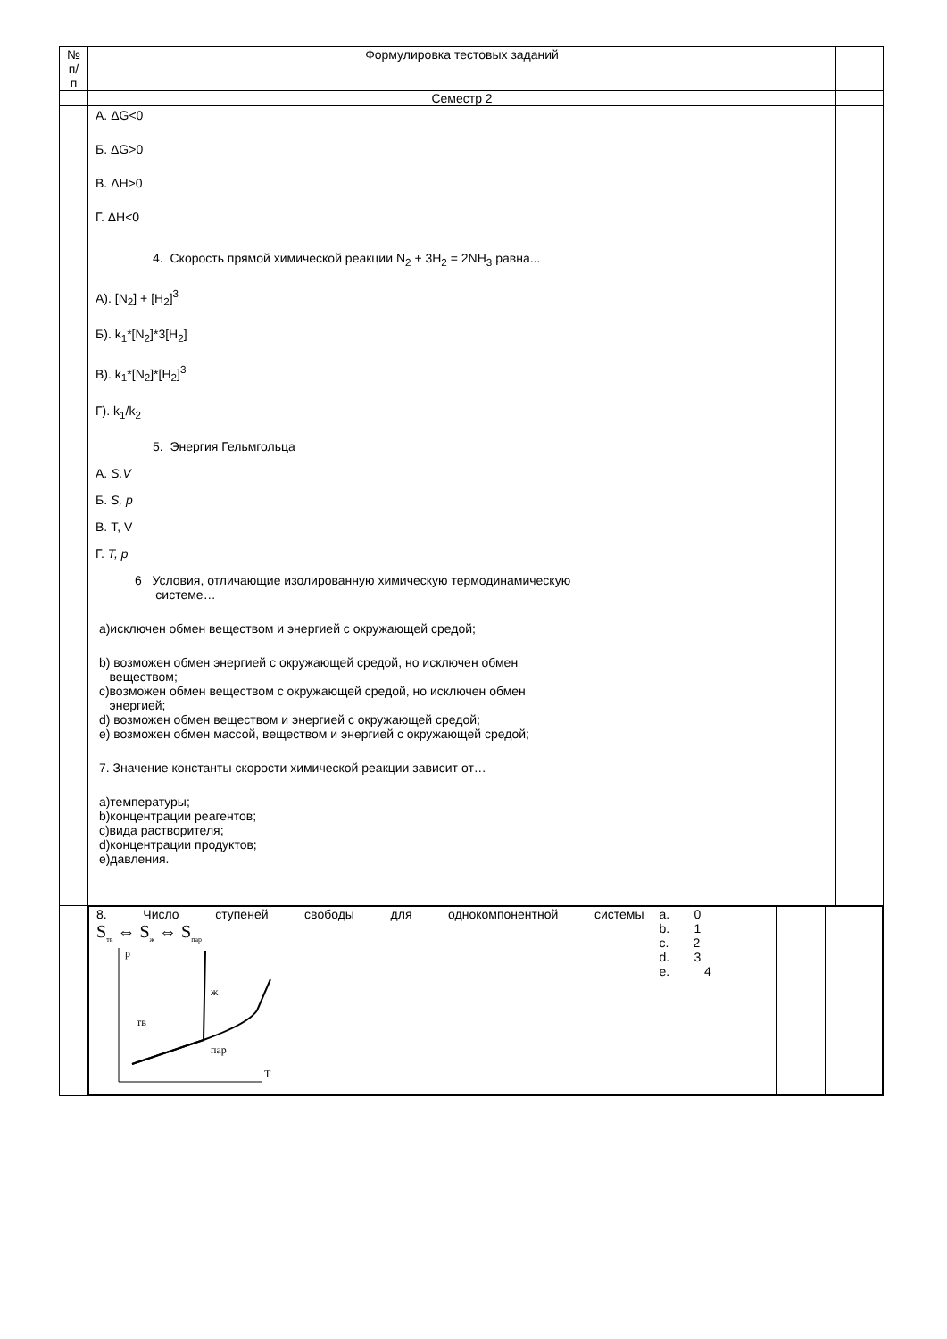| № п/п | Формулировка тестовых заданий | |
| | Семестр 2 | |
| | А. ΔG<0 Б. ΔG>0 В. ΔH>0 Г. ΔH<0 4. Скорость прямой химической реакции N<sub>2</sub> + 3H<sub>2</sub> = 2NH<sub>3</sub> равна... А). [N<sub>2</sub>] + [H<sub>2</sub>]<sup>3</sup> Б). k<sub>1</sub>*[N<sub>2</sub>]*3[H<sub>2</sub>] В). k<sub>1</sub>*[N<sub>2</sub>]*[H<sub>2</sub>]<sup>3</sup> Г). k<sub>1</sub>/k<sub>2</sub> 5. Энергия Гельмгольца А. S,V Б. S, p В. T, V Г. T, p 6 Условия, отличающие изолированную химическую термодинамическую системе… а)исключен обмен веществом и энергией с окружающей средой; b) возможен обмен энергией с окружающей средой, но исключен обмен веществом; c)возможен обмен веществом с окружающей средой, но исключен обмен энергией; d) возможен обмен веществом и энергией с окружающей средой; e) возможен обмен массой, веществом и энергией с окружающей средой; 7. Значение константы скорости химической реакции зависит от… а)температуры; b)концентрации реагентов; c)вида растворителя; d)концентрации продуктов; e)давления. | |
| | / 8. Число ступеней свободы для однокомпонентной системы S<sub>тв</sub> ⇔ S<sub>ж</sub> ⇔ S<sub>пар</sub> p T ж тв пар / a. 0 b. 1 c. 2 d. 3 e. 4 / / / | |